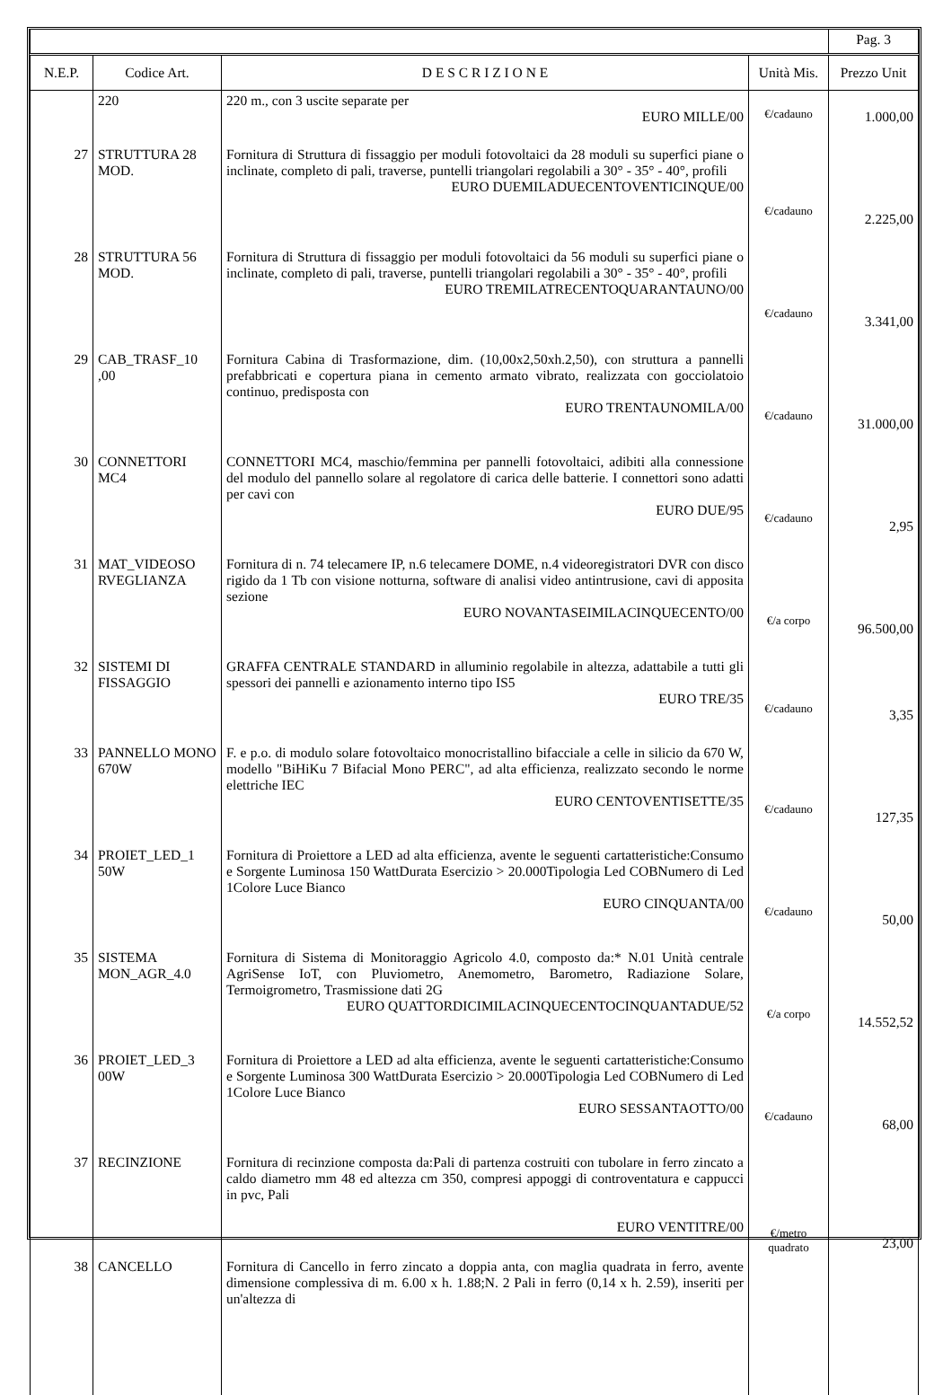| | | | | Pag. 3 |
| N.E.P. | Codice Art. | D E S C R I Z I O N E | Unità Mis. | Prezzo Unit |
| | 220 | 220 m., con 3 uscite separate per EURO MILLE/00 | €/cadauno | 1.000,00 |
| 27 | STRUTTURA 28 MOD. | Fornitura di Struttura di fissaggio per moduli fotovoltaici da 28 moduli su superfici piane o inclinate, completo di pali, traverse, puntelli triangolari regolabili a 30° - 35° - 40°, profili EURO DUEMILADUECENTOVENTICINQUE/00 | €/cadauno | 2.225,00 |
| 28 | STRUTTURA 56 MOD. | Fornitura di Struttura di fissaggio per moduli fotovoltaici da 56 moduli su superfici piane o inclinate, completo di pali, traverse, puntelli triangolari regolabili a 30° - 35° - 40°, profili EURO TREMILATRECENTOQUARANTAUNO/00 | €/cadauno | 3.341,00 |
| 29 | CAB_TRASF_10 ,00 | Fornitura Cabina di Trasformazione, dim. (10,00x2,50xh.2,50), con struttura a pannelli prefabbricati e copertura piana in cemento armato vibrato, realizzata con gocciolatoio continuo, predisposta con EURO TRENTAUNOMILA/00 | €/cadauno | 31.000,00 |
| 30 | CONNETTORI MC4 | CONNETTORI MC4, maschio/femmina per pannelli fotovoltaici, adibiti alla connessione del modulo del pannello solare al regolatore di carica delle batterie. I connettori sono adatti per cavi con EURO DUE/95 | €/cadauno | 2,95 |
| 31 | MAT_VIDEOSO RVEGLIANZA | Fornitura di n. 74 telecamere IP, n.6 telecamere DOME, n.4 videoregistratori DVR con disco rigido da 1 Tb con visione notturna, software di analisi video antintrusione, cavi di apposita sezione EURO NOVANTASEIMILACINQUECENTO/00 | €/a corpo | 96.500,00 |
| 32 | SISTEMI DI FISSAGGIO | GRAFFA CENTRALE STANDARD in alluminio regolabile in altezza, adattabile a tutti gli spessori dei pannelli e azionamento interno tipo IS5 EURO TRE/35 | €/cadauno | 3,35 |
| 33 | PANNELLO MONO 670W | F. e p.o. di modulo solare fotovoltaico monocristallino bifacciale a celle in silicio da 670 W, modello "BiHiKu 7 Bifacial Mono PERC", ad alta efficienza, realizzato secondo le norme elettriche IEC EURO CENTOVENTISETTE/35 | €/cadauno | 127,35 |
| 34 | PROIET_LED_1 50W | Fornitura di Proiettore a LED ad alta efficienza, avente le seguenti cartatteristiche:Consumo e Sorgente Luminosa 150 WattDurata Esercizio > 20.000Tipologia Led COBNumero di Led 1Colore Luce Bianco EURO CINQUANTA/00 | €/cadauno | 50,00 |
| 35 | SISTEMA MON_AGR_4.0 | Fornitura di Sistema di Monitoraggio Agricolo 4.0, composto da:* N.01 Unità centrale AgriSense IoT, con Pluviometro, Anemometro, Barometro, Radiazione Solare, Termoigrometro, Trasmissione dati 2G EURO QUATTORDICIMILACINQUECENTOCINQUANTADUE/52 | €/a corpo | 14.552,52 |
| 36 | PROIET_LED_3 00W | Fornitura di Proiettore a LED ad alta efficienza, avente le seguenti cartatteristiche:Consumo e Sorgente Luminosa 300 WattDurata Esercizio > 20.000Tipologia Led COBNumero di Led 1Colore Luce Bianco EURO SESSANTAOTTO/00 | €/cadauno | 68,00 |
| 37 | RECINZIONE | Fornitura di recinzione composta da:Pali di partenza costruiti con tubolare in ferro zincato a caldo diametro mm 48 ed altezza cm 350, compresi appoggi di controventatura e cappucci in pvc, Pali EURO VENTITRE/00 | €/metro quadrato | 23,00 |
| 38 | CANCELLO | Fornitura di Cancello in ferro zincato a doppia anta, con maglia quadrata in ferro, avente dimensione complessiva di m. 6.00 x h. 1.88;N. 2 Pali in ferro (0,14 x h. 2.59), inseriti per un'altezza di | | |